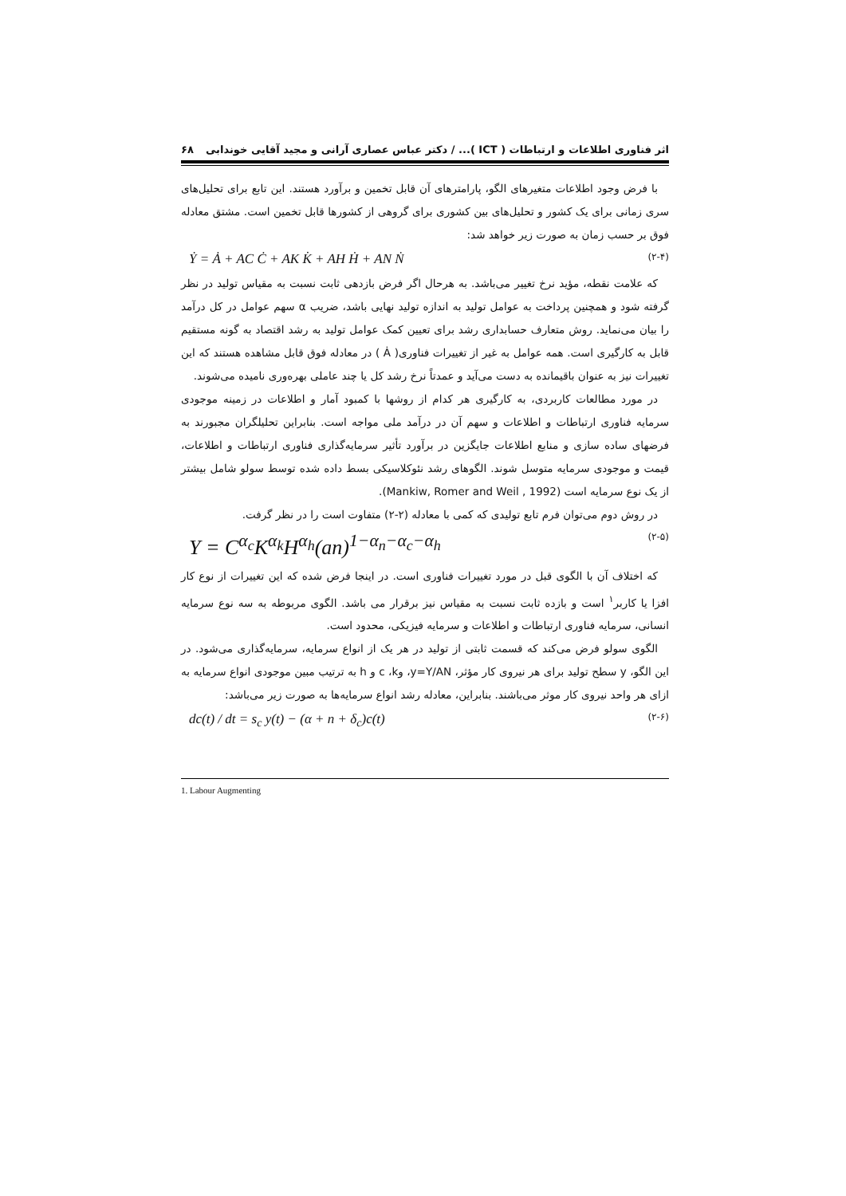اثر فناوری اطلاعات و ارتباطات ( ICT )... / دکتر عباس عصاری آرانی و مجید آقایی خوندابی ۶۸
با فرض وجود اطلاعات متغیرهای الگو، پارامترهای آن قابل تخمین و برآورد هستند. این تابع برای تحلیل‌های سری زمانی برای یک کشور و تحلیل‌های بین کشوری برای گروهی از کشورها قابل تخمین است. مشتق معادله فوق بر حسب زمان به صورت زیر خواهد شد:
Ẏ = Ȧ + AC Ċ + AK K̇ + AH Ḣ + AN Ṅ (۲-۴)
که علامت نقطه، مؤید نرخ تغییر می‌باشد. به هرحال اگر فرض بازدهی ثابت نسبت به مقیاس تولید در نظر گرفته شود و همچنین پرداخت به عوامل تولید به اندازه تولید نهایی باشد، ضریب α سهم عوامل در کل درآمد را بیان می‌نماید. روش متعارف حسابداری رشد برای تعیین کمک عوامل تولید به رشد اقتصاد به گونه مستقیم قابل به کارگیری است. همه عوامل به غیر از تغییرات فناوری( Ȧ ) در معادله فوق قابل مشاهده هستند که این تغییرات نیز به عنوان باقیمانده به دست می‌آید و عمدتاً نرخ رشد کل یا چند عاملی بهره‌وری نامیده می‌شوند.
در مورد مطالعات کاربردی، به کارگیری هر کدام از روشها با کمبود آمار و اطلاعات در زمینه موجودی سرمایه فناوری ارتباطات و اطلاعات و سهم آن در درآمد ملی مواجه است. بنابراین تحلیلگران مجبورند به فرضهای ساده سازی و منابع اطلاعات جایگزین در برآورد تأثیر سرمایه‌گذاری فناوری ارتباطات و اطلاعات، قیمت و موجودی سرمایه متوسل شوند. الگوهای رشد نئوکلاسیکی بسط داده شده توسط سولو شامل بیشتر از یک نوع سرمایه است (Mankiw, Romer and Weil , 1992).
در روش دوم می‌توان فرم تابع تولیدی که کمی با معادله (۲-۲) متفاوت است را در نظر گرفت.
Y = C<sup>α<sub>c</sub></sup>K<sup>α<sub>k</sub></sup>H<sup>α<sub>h</sub></sup>(an)<sup>1−α<sub>n</sub>−α<sub>c</sub>−α<sub>h</sub></sup> (۲-۵)
که اختلاف آن با الگوی قبل در مورد تغییرات فناوری است. در اینجا فرض شده که این تغییرات از نوع کار افزا یا کاربر<sup>۱</sup> است و بازده ثابت نسبت به مقیاس نیز برقرار می باشد. الگوی مربوطه به سه نوع سرمایه انسانی، سرمایه فناوری ارتباطات و اطلاعات و سرمایه فیزیکی، محدود است.
الگوی سولو فرض می‌کند که قسمت ثابتی از تولید در هر یک از انواع سرمایه، سرمایه‌گذاری می‌شود. در این الگو، y سطح تولید برای هر نیروی کار مؤثر، y=Y/AN، وc ،k و h به ترتیب مبین موجودی انواع سرمایه به ازای هر واحد نیروی کار موثر می‌باشند. بنابراین، معادله رشد انواع سرمایه‌ها به صورت زیر می‌باشد:
dc(t) / dt = s<sub>c</sub> y(t) − (α + n + δ<sub>c</sub>)c(t) (۲-۶)
1. Labour Augmenting